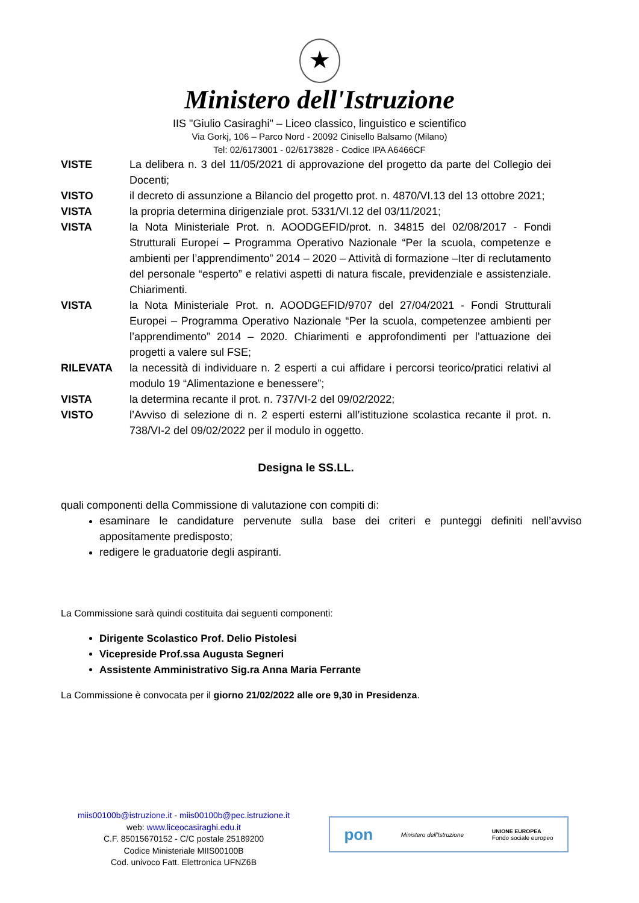★
Ministero dell'Istruzione
IIS "Giulio Casiraghi" – Liceo classico, linguistico e scientifico
Via Gorkj, 106 – Parco Nord - 20092 Cinisello Balsamo (Milano)
Tel: 02/6173001 - 02/6173828 - Codice IPA A6466CF
VISTE La delibera n. 3 del 11/05/2021 di approvazione del progetto da parte del Collegio dei Docenti;
VISTO il decreto di assunzione a Bilancio del progetto prot. n. 4870/VI.13 del 13 ottobre 2021;
VISTA la propria determina dirigenziale prot. 5331/VI.12 del 03/11/2021;
VISTA la Nota Ministeriale Prot. n. AOODGEFID/prot. n. 34815 del 02/08/2017 - Fondi Strutturali Europei – Programma Operativo Nazionale “Per la scuola, competenze e ambienti per l’apprendimento” 2014 – 2020 – Attività di formazione –Iter di reclutamento del personale “esperto” e relativi aspetti di natura fiscale, previdenziale e assistenziale. Chiarimenti.
VISTA la Nota Ministeriale Prot. n. AOODGEFID/9707 del 27/04/2021 - Fondi Strutturali Europei – Programma Operativo Nazionale “Per la scuola, competenzee ambienti per l’apprendimento” 2014 – 2020. Chiarimenti e approfondimenti per l’attuazione dei progetti a valere sul FSE;
RILEVATA la necessità di individuare n. 2 esperti a cui affidare i percorsi teorico/pratici relativi al modulo 19 “Alimentazione e benessere”;
VISTA la determina recante il prot. n. 737/VI-2 del 09/02/2022;
VISTO l’Avviso di selezione di n. 2 esperti esterni all’istituzione scolastica recante il prot. n. 738/VI-2 del 09/02/2022 per il modulo in oggetto.
Designa le SS.LL.
quali componenti della Commissione di valutazione con compiti di:
esaminare le candidature pervenute sulla base dei criteri e punteggi definiti nell’avviso appositamente predisposto;
redigere le graduatorie degli aspiranti.
La Commissione sarà quindi costituita dai seguenti componenti:
Dirigente Scolastico Prof. Delio Pistolesi
Vicepreside Prof.ssa Augusta Segneri
Assistente Amministrativo Sig.ra Anna Maria Ferrante
La Commissione è convocata per il giorno 21/02/2022 alle ore 9,30 in Presidenza.
miis00100b@istruzione.it - miis00100b@pec.istruzione.it
web: www.liceocasiraghi.edu.it
C.F. 85015670152 - C/C postale 25189200
Codice Ministeriale MIIS00100B
Cod. univoco Fatt. Elettronica UFNZ6B
pon Ministero dell'Istruzione UNIONE EUROPEA
Fondo sociale europeo